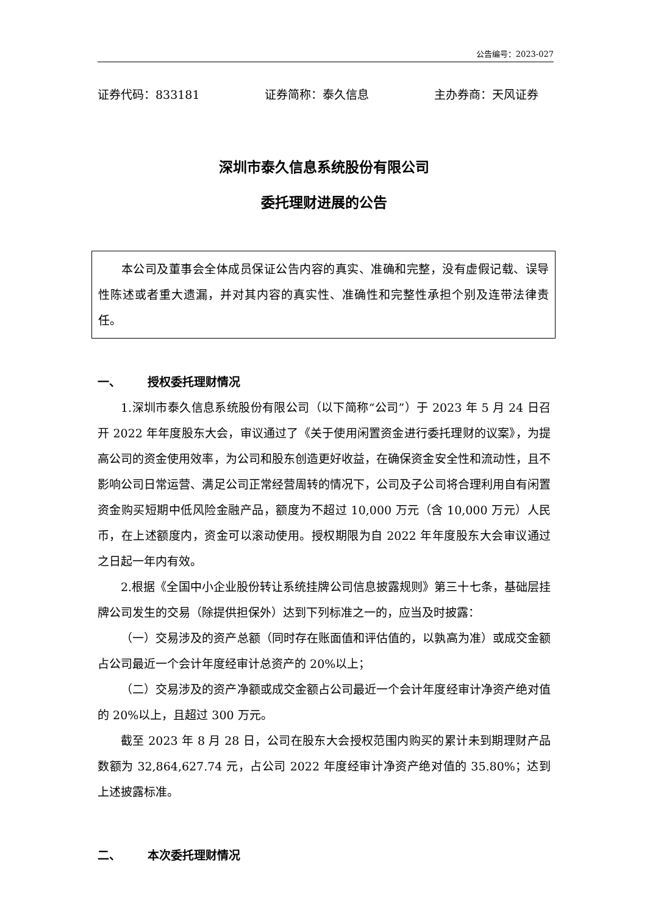公告编号：2023-027
证券代码：833181 证券简称：泰久信息 主办券商：天风证券
深圳市泰久信息系统股份有限公司
委托理财进展的公告
本公司及董事会全体成员保证公告内容的真实、准确和完整，没有虚假记载、误导性陈述或者重大遗漏，并对其内容的真实性、准确性和完整性承担个别及连带法律责任。
一、 授权委托理财情况
1.深圳市泰久信息系统股份有限公司（以下简称“公司”）于 2023 年 5 月 24 日召开 2022 年年度股东大会，审议通过了《关于使用闲置资金进行委托理财的议案》，为提高公司的资金使用效率，为公司和股东创造更好收益，在确保资金安全性和流动性，且不影响公司日常运营、满足公司正常经营周转的情况下，公司及子公司将合理利用自有闲置资金购买短期中低风险金融产品，额度为不超过 10,000 万元（含 10,000 万元）人民币，在上述额度内，资金可以滚动使用。授权期限为自 2022 年年度股东大会审议通过之日起一年内有效。
2.根据《全国中小企业股份转让系统挂牌公司信息披露规则》第三十七条，基础层挂牌公司发生的交易（除提供担保外）达到下列标准之一的，应当及时披露：
（一）交易涉及的资产总额（同时存在账面值和评估值的，以孰高为准）或成交金额占公司最近一个会计年度经审计总资产的 20%以上；
（二）交易涉及的资产净额或成交金额占公司最近一个会计年度经审计净资产绝对值的 20%以上，且超过 300 万元。
截至 2023 年 8 月 28 日，公司在股东大会授权范围内购买的累计未到期理财产品数额为 32,864,627.74 元，占公司 2022 年度经审计净资产绝对值的 35.80%；达到上述披露标准。
二、 本次委托理财情况